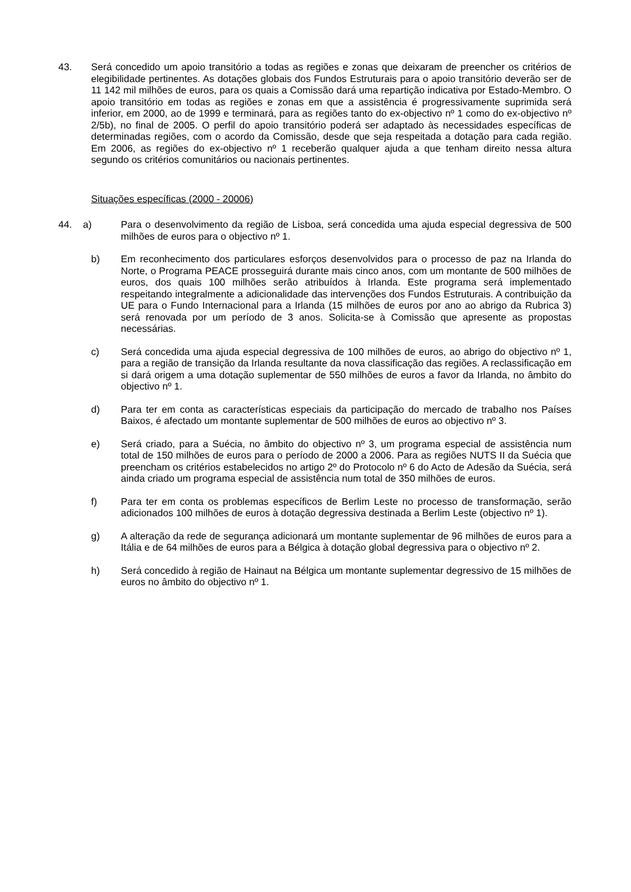43. Será concedido um apoio transitório a todas as regiões e zonas que deixaram de preencher os critérios de elegibilidade pertinentes. As dotações globais dos Fundos Estruturais para o apoio transitório deverão ser de 11 142 mil milhões de euros, para os quais a Comissão dará uma repartição indicativa por Estado-Membro. O apoio transitório em todas as regiões e zonas em que a assistência é progressivamente suprimida será inferior, em 2000, ao de 1999 e terminará, para as regiões tanto do ex-objectivo nº 1 como do ex-objectivo nº 2/5b), no final de 2005. O perfil do apoio transitório poderá ser adaptado às necessidades específicas de determinadas regiões, com o acordo da Comissão, desde que seja respeitada a dotação para cada região. Em 2006, as regiões do ex-objectivo nº 1 receberão qualquer ajuda a que tenham direito nessa altura segundo os critérios comunitários ou nacionais pertinentes.
Situações específicas (2000 - 20006)
44. a) Para o desenvolvimento da região de Lisboa, será concedida uma ajuda especial degressiva de 500 milhões de euros para o objectivo nº 1.
b) Em reconhecimento dos particulares esforços desenvolvidos para o processo de paz na Irlanda do Norte, o Programa PEACE prosseguirá durante mais cinco anos, com um montante de 500 milhões de euros, dos quais 100 milhões serão atribuídos à Irlanda. Este programa será implementado respeitando integralmente a adicionalidade das intervenções dos Fundos Estruturais. A contribuição da UE para o Fundo Internacional para a Irlanda (15 milhões de euros por ano ao abrigo da Rubrica 3) será renovada por um período de 3 anos. Solicita-se à Comissão que apresente as propostas necessárias.
c) Será concedida uma ajuda especial degressiva de 100 milhões de euros, ao abrigo do objectivo nº 1, para a região de transição da Irlanda resultante da nova classificação das regiões. A reclassificação em si dará origem a uma dotação suplementar de 550 milhões de euros a favor da Irlanda, no âmbito do objectivo nº 1.
d) Para ter em conta as características especiais da participação do mercado de trabalho nos Países Baixos, é afectado um montante suplementar de 500 milhões de euros ao objectivo nº 3.
e) Será criado, para a Suécia, no âmbito do objectivo nº 3, um programa especial de assistência num total de 150 milhões de euros para o período de 2000 a 2006. Para as regiões NUTS II da Suécia que preencham os critérios estabelecidos no artigo 2º do Protocolo nº 6 do Acto de Adesão da Suécia, será ainda criado um programa especial de assistência num total de 350 milhões de euros.
f) Para ter em conta os problemas específicos de Berlim Leste no processo de transformação, serão adicionados 100 milhões de euros à dotação degressiva destinada a Berlim Leste (objectivo nº 1).
g) A alteração da rede de segurança adicionará um montante suplementar de 96 milhões de euros para a Itália e de 64 milhões de euros para a Bélgica à dotação global degressiva para o objectivo nº 2.
h) Será concedido à região de Hainaut na Bélgica um montante suplementar degressivo de 15 milhões de euros no âmbito do objectivo nº 1.